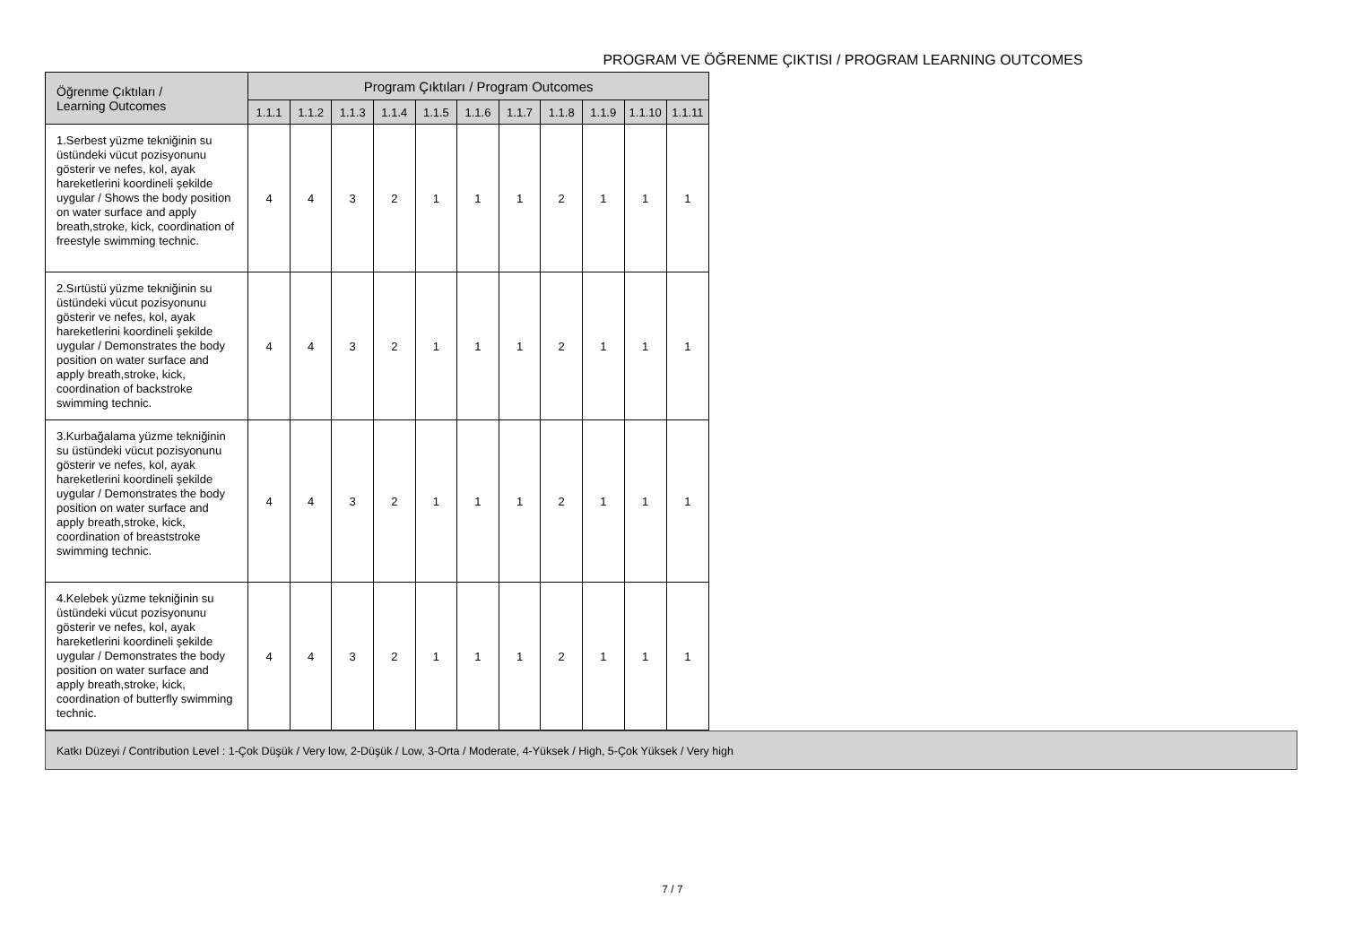PROGRAM VE ÖĞRENME ÇIKTISI / PROGRAM LEARNING OUTCOMES
| Öğrenme Çıktıları / Learning Outcomes | Program Çıktıları / Program Outcomes | | | | | | | | | | |
| --- | --- | --- | --- | --- | --- | --- | --- | --- | --- | --- | --- |
| | 1.1.1 | 1.1.2 | 1.1.3 | 1.1.4 | 1.1.5 | 1.1.6 | 1.1.7 | 1.1.8 | 1.1.9 | 1.1.10 | 1.1.11 |
| 1.Serbest yüzme tekniğinin su üstündeki vücut pozisyonunu gösterir ve nefes, kol, ayak hareketlerini koordineli şekilde uygular / Shows the body position on water surface and apply breath,stroke, kick, coordination of freestyle swimming technic. | 4 | 4 | 3 | 2 | 1 | 1 | 1 | 2 | 1 | 1 | 1 |
| 2.Sırtüstü yüzme tekniğinin su üstündeki vücut pozisyonunu gösterir ve nefes, kol, ayak hareketlerini koordineli şekilde uygular / Demonstrates the body position on water surface and apply breath,stroke, kick, coordination of backstroke swimming technic. | 4 | 4 | 3 | 2 | 1 | 1 | 1 | 2 | 1 | 1 | 1 |
| 3.Kurbağalama yüzme tekniğinin su üstündeki vücut pozisyonunu gösterir ve nefes, kol, ayak hareketlerini koordineli şekilde uygular / Demonstrates the body position on water surface and apply breath,stroke, kick, coordination of breaststroke swimming technic. | 4 | 4 | 3 | 2 | 1 | 1 | 1 | 2 | 1 | 1 | 1 |
| 4.Kelebek yüzme tekniğinin su üstündeki vücut pozisyonunu gösterir ve nefes, kol, ayak hareketlerini koordineli şekilde uygular / Demonstrates the body position on water surface and apply breath,stroke, kick, coordination of butterfly swimming technic. | 4 | 4 | 3 | 2 | 1 | 1 | 1 | 2 | 1 | 1 | 1 |
Katkı Düzeyi / Contribution Level : 1-Çok Düşük / Very low, 2-Düşük / Low, 3-Orta / Moderate, 4-Yüksek / High, 5-Çok Yüksek / Very high
7 / 7